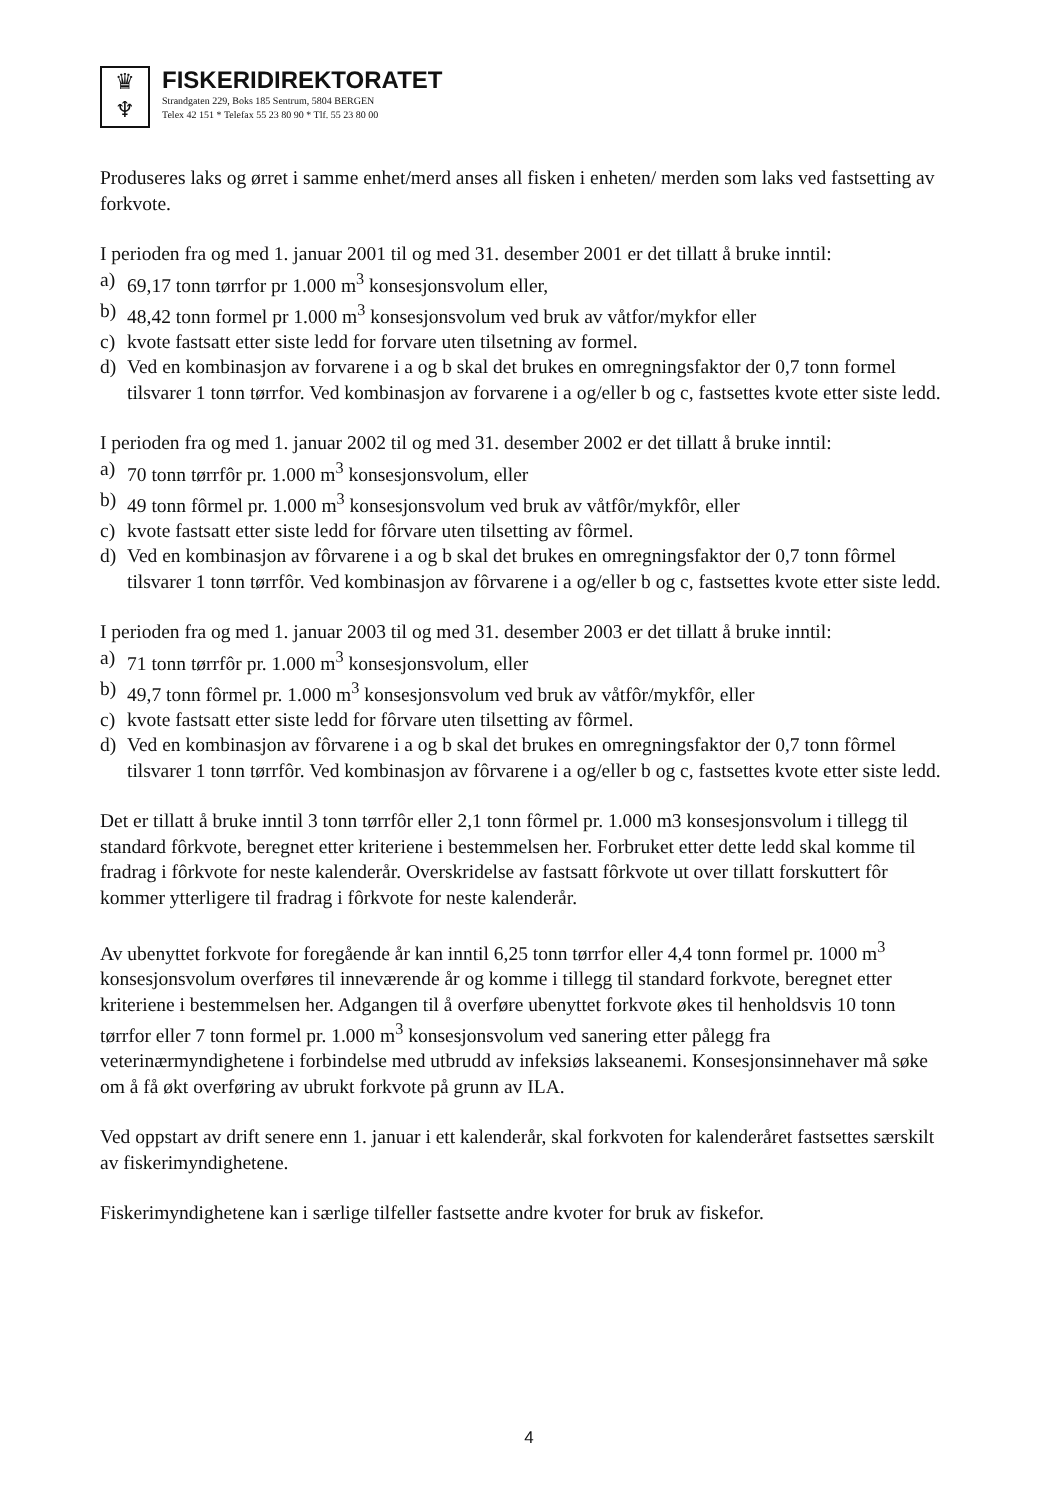♛
♆
FISKERIDIREKTORATET
Strandgaten 229, Boks 185 Sentrum, 5804 BERGEN
Telex 42 151 * Telefax 55 23 80 90 * Tlf. 55 23 80 00
Produseres laks og ørret i samme enhet/merd anses all fisken i enheten/ merden som laks ved fastsetting av forkvote.
I perioden fra og med 1. januar 2001 til og med 31. desember 2001 er det tillatt å bruke inntil:
a) 69,17 tonn tørrfor pr 1.000 m<sup>3</sup> konsesjonsvolum eller,
b) 48,42 tonn formel pr 1.000 m<sup>3</sup> konsesjonsvolum ved bruk av våtfor/mykfor eller
c) kvote fastsatt etter siste ledd for forvare uten tilsetning av formel.
d) Ved en kombinasjon av forvarene i a og b skal det brukes en omregningsfaktor der 0,7 tonn formel tilsvarer 1 tonn tørrfor. Ved kombinasjon av forvarene i a og/eller b og c, fastsettes kvote etter siste ledd.
I perioden fra og med 1. januar 2002 til og med 31. desember 2002 er det tillatt å bruke inntil:
a) 70 tonn tørrfôr pr. 1.000 m<sup>3</sup> konsesjonsvolum, eller
b) 49 tonn fôrmel pr. 1.000 m<sup>3</sup> konsesjonsvolum ved bruk av våtfôr/mykfôr, eller
c) kvote fastsatt etter siste ledd for fôrvare uten tilsetting av fôrmel.
d) Ved en kombinasjon av fôrvarene i a og b skal det brukes en omregningsfaktor der 0,7 tonn fôrmel tilsvarer 1 tonn tørrfôr. Ved kombinasjon av fôrvarene i a og/eller b og c, fastsettes kvote etter siste ledd.
I perioden fra og med 1. januar 2003 til og med 31. desember 2003 er det tillatt å bruke inntil:
a) 71 tonn tørrfôr pr. 1.000 m<sup>3</sup> konsesjonsvolum, eller
b) 49,7 tonn fôrmel pr. 1.000 m<sup>3</sup> konsesjonsvolum ved bruk av våtfôr/mykfôr, eller
c) kvote fastsatt etter siste ledd for fôrvare uten tilsetting av fôrmel.
d) Ved en kombinasjon av fôrvarene i a og b skal det brukes en omregningsfaktor der 0,7 tonn fôrmel tilsvarer 1 tonn tørrfôr. Ved kombinasjon av fôrvarene i a og/eller b og c, fastsettes kvote etter siste ledd.
Det er tillatt å bruke inntil 3 tonn tørrfôr eller 2,1 tonn fôrmel pr. 1.000 m3 konsesjonsvolum i tillegg til standard fôrkvote, beregnet etter kriteriene i bestemmelsen her. Forbruket etter dette ledd skal komme til fradrag i fôrkvote for neste kalenderår. Overskridelse av fastsatt fôrkvote ut over tillatt forskuttert fôr kommer ytterligere til fradrag i fôrkvote for neste kalenderår.
Av ubenyttet forkvote for foregående år kan inntil 6,25 tonn tørrfor eller 4,4 tonn formel pr. 1000 m<sup>3</sup> konsesjonsvolum overføres til inneværende år og komme i tillegg til standard forkvote, beregnet etter kriteriene i bestemmelsen her. Adgangen til å overføre ubenyttet forkvote økes til henholdsvis 10 tonn tørrfor eller 7 tonn formel pr. 1.000 m<sup>3</sup> konsesjonsvolum ved sanering etter pålegg fra veterinærmyndighetene i forbindelse med utbrudd av infeksiøs lakseanemi. Konsesjonsinnehaver må søke om å få økt overføring av ubrukt forkvote på grunn av ILA.
Ved oppstart av drift senere enn 1. januar i ett kalenderår, skal forkvoten for kalenderåret fastsettes særskilt av fiskerimyndighetene.
Fiskerimyndighetene kan i særlige tilfeller fastsette andre kvoter for bruk av fiskefor.
4